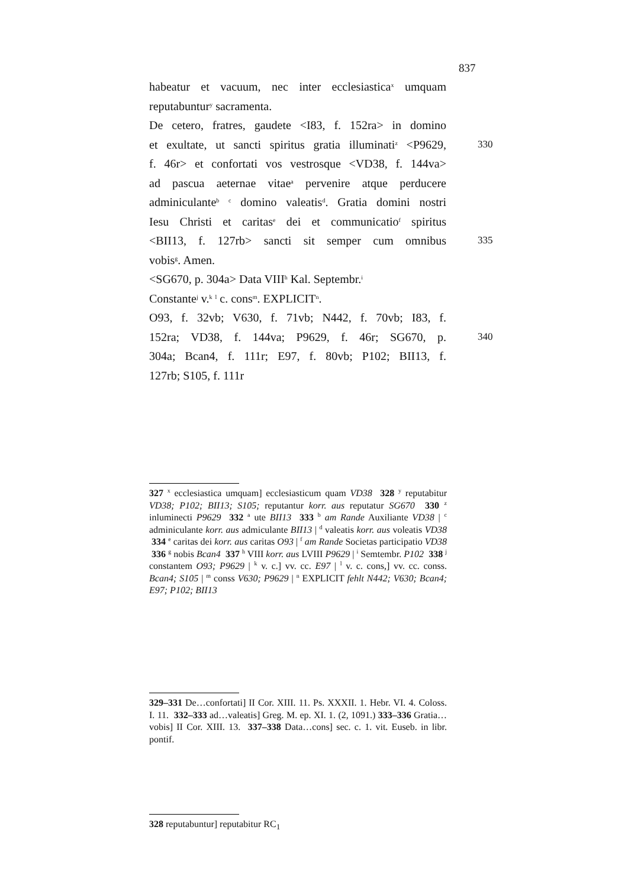837
habeatur et vacuum, nec inter ecclesiastica<sup>x</sup> umquam
reputabuntur<sup>y</sup> sacramenta.
De cetero, fratres, gaudete <I83, f. 152ra> in domino
et exultate, ut sancti spiritus gratia illuminati<sup>z</sup> <P9629, 330
f. 46r> et confortati vos vestrosque <VD38, f. 144va>
ad pascua aeternae vitae<sup>a</sup> pervenire atque perducere
adminiculante<sup>b</sup> <sup>c</sup> domino valeatis<sup>d</sup>. Gratia domini nostri
Iesu Christi et caritas<sup>e</sup> dei et communicatio<sup>f</sup> spiritus
<BII13, f. 127rb> sancti sit semper cum omnibus 335
vobis<sup>g</sup>. Amen.
<SG670, p. 304a> Data VIII<sup>h</sup> Kal. Septembr.<sup>i</sup>
Constante<sup>j</sup> v.<sup>k</sup> <sup>l</sup> c. cons<sup>m</sup>. EXPLICIT<sup>n</sup>.
O93, f. 32vb; V630, f. 71vb; N442, f. 70vb; I83, f.
152ra; VD38, f. 144va; P9629, f. 46r; SG670, p. 340
304a; Bcan4, f. 111r; E97, f. 80vb; P102; BII13, f.
127rb; S105, f. 111r
327 <sup>x</sup> ecclesiastica umquam] ecclesiasticum quam VD38 328 <sup>y</sup> reputabitur VD38; P102; BII13; S105; reputantur korr. aus reputatur SG670 330 <sup>z</sup> inluminecti P9629 332 <sup>a</sup> ute BII13 333 <sup>b</sup> am Rande Auxiliante VD38 | <sup>c</sup> adminiculante korr. aus admiculante BII13 | <sup>d</sup> valeatis korr. aus voleatis VD38 334 <sup>e</sup> caritas dei korr. aus caritas O93 | <sup>f</sup> am Rande Societas participatio VD38 336 <sup>g</sup> nobis Bcan4 337 <sup>h</sup> VIII korr. aus LVIII P9629 | <sup>i</sup> Semtembr. P102 338 <sup>j</sup> constantem O93; P9629 | <sup>k</sup> v. c.] vv. cc. E97 | <sup>l</sup> v. c. cons,] vv. cc. conss. Bcan4; S105 | <sup>m</sup> conss V630; P9629 | <sup>n</sup> EXPLICIT fehlt N442; V630; Bcan4; E97; P102; BII13
329–331 De…confortati] II Cor. XIII. 11. Ps. XXXII. 1. Hebr. VI. 4. Coloss. I. 11. 332–333 ad…valeatis] Greg. M. ep. XI. 1. (2, 1091.) 333–336 Gratia…vobis] II Cor. XIII. 13. 337–338 Data…cons] sec. c. 1. vit. Euseb. in libr. pontif.
328 reputabuntur] reputabitur RC<sub>1</sub>